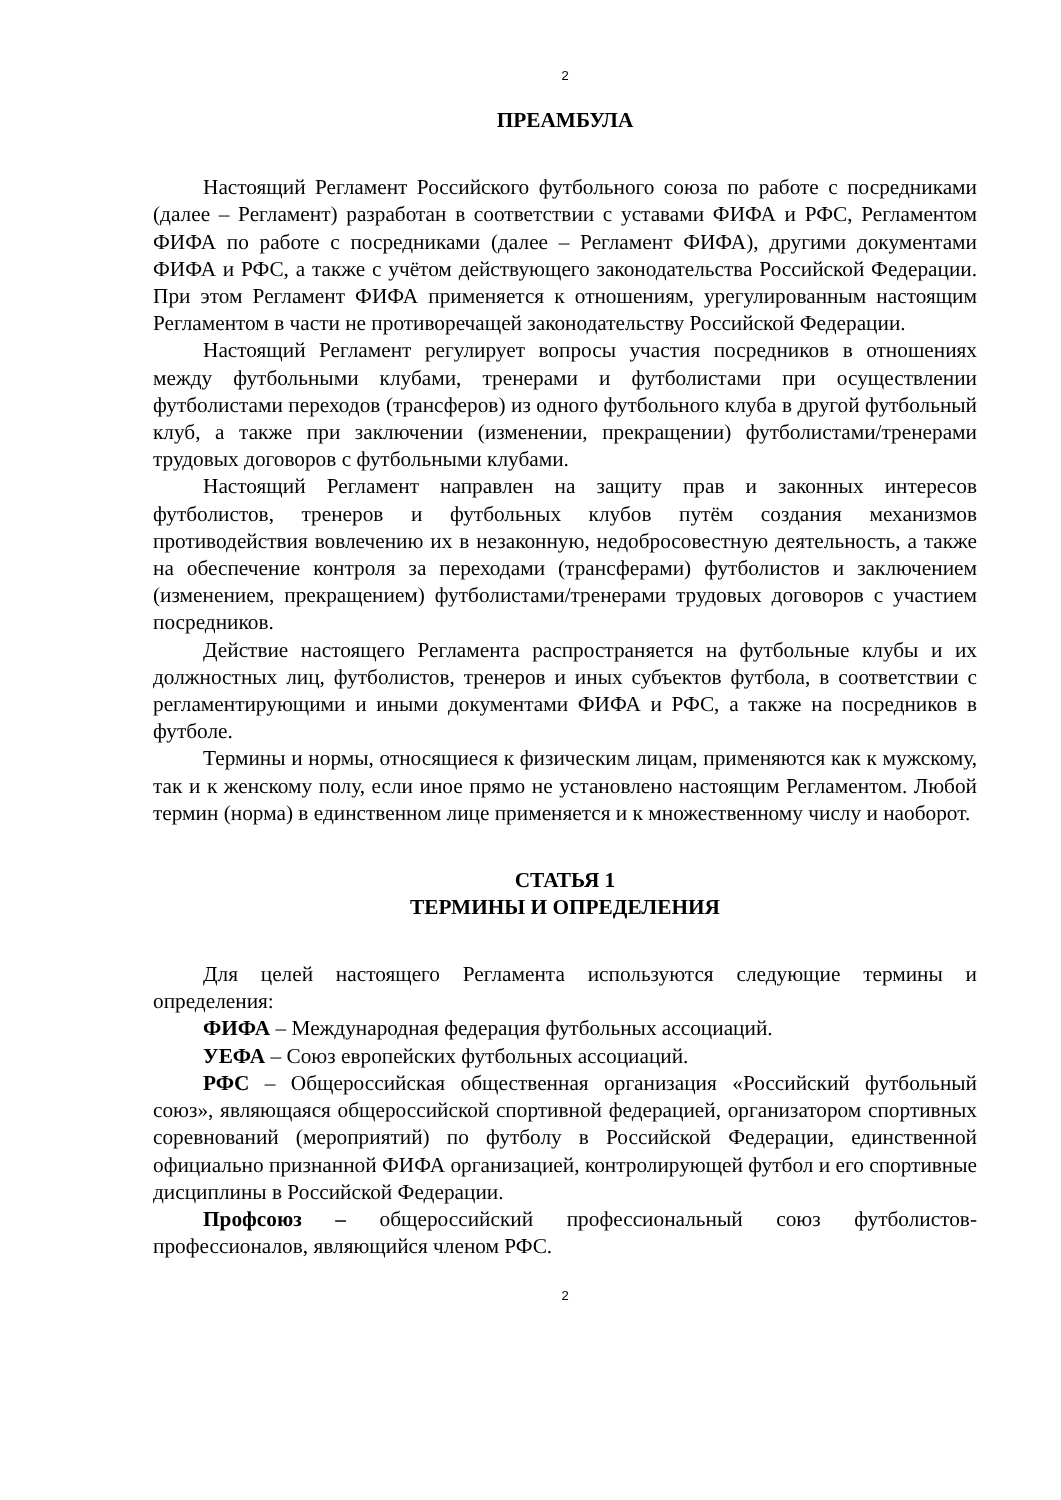2
ПРЕАМБУЛА
Настоящий Регламент Российского футбольного союза по работе с посредниками (далее – Регламент) разработан в соответствии с уставами ФИФА и РФС, Регламентом ФИФА по работе с посредниками (далее – Регламент ФИФА), другими документами ФИФА и РФС, а также с учётом действующего законодательства Российской Федерации. При этом Регламент ФИФА применяется к отношениям, урегулированным настоящим Регламентом в части не противоречащей законодательству Российской Федерации.
Настоящий Регламент регулирует вопросы участия посредников в отношениях между футбольными клубами, тренерами и футболистами при осуществлении футболистами переходов (трансферов) из одного футбольного клуба в другой футбольный клуб, а также при заключении (изменении, прекращении) футболистами/тренерами трудовых договоров с футбольными клубами.
Настоящий Регламент направлен на защиту прав и законных интересов футболистов, тренеров и футбольных клубов путём создания механизмов противодействия вовлечению их в незаконную, недобросовестную деятельность, а также на обеспечение контроля за переходами (трансферами) футболистов и заключением (изменением, прекращением) футболистами/тренерами трудовых договоров с участием посредников.
Действие настоящего Регламента распространяется на футбольные клубы и их должностных лиц, футболистов, тренеров и иных субъектов футбола, в соответствии с регламентирующими и иными документами ФИФА и РФС, а также на посредников в футболе.
Термины и нормы, относящиеся к физическим лицам, применяются как к мужскому, так и к женскому полу, если иное прямо не установлено настоящим Регламентом. Любой термин (норма) в единственном лице применяется и к множественному числу и наоборот.
СТАТЬЯ 1
ТЕРМИНЫ И ОПРЕДЕЛЕНИЯ
Для целей настоящего Регламента используются следующие термины и определения:
ФИФА – Международная федерация футбольных ассоциаций.
УЕФА – Союз европейских футбольных ассоциаций.
РФС – Общероссийская общественная организация «Российский футбольный союз», являющаяся общероссийской спортивной федерацией, организатором спортивных соревнований (мероприятий) по футболу в Российской Федерации, единственной официально признанной ФИФА организацией, контролирующей футбол и его спортивные дисциплины в Российской Федерации.
Профсоюз – общероссийский профессиональный союз футболистов-профессионалов, являющийся членом РФС.
2